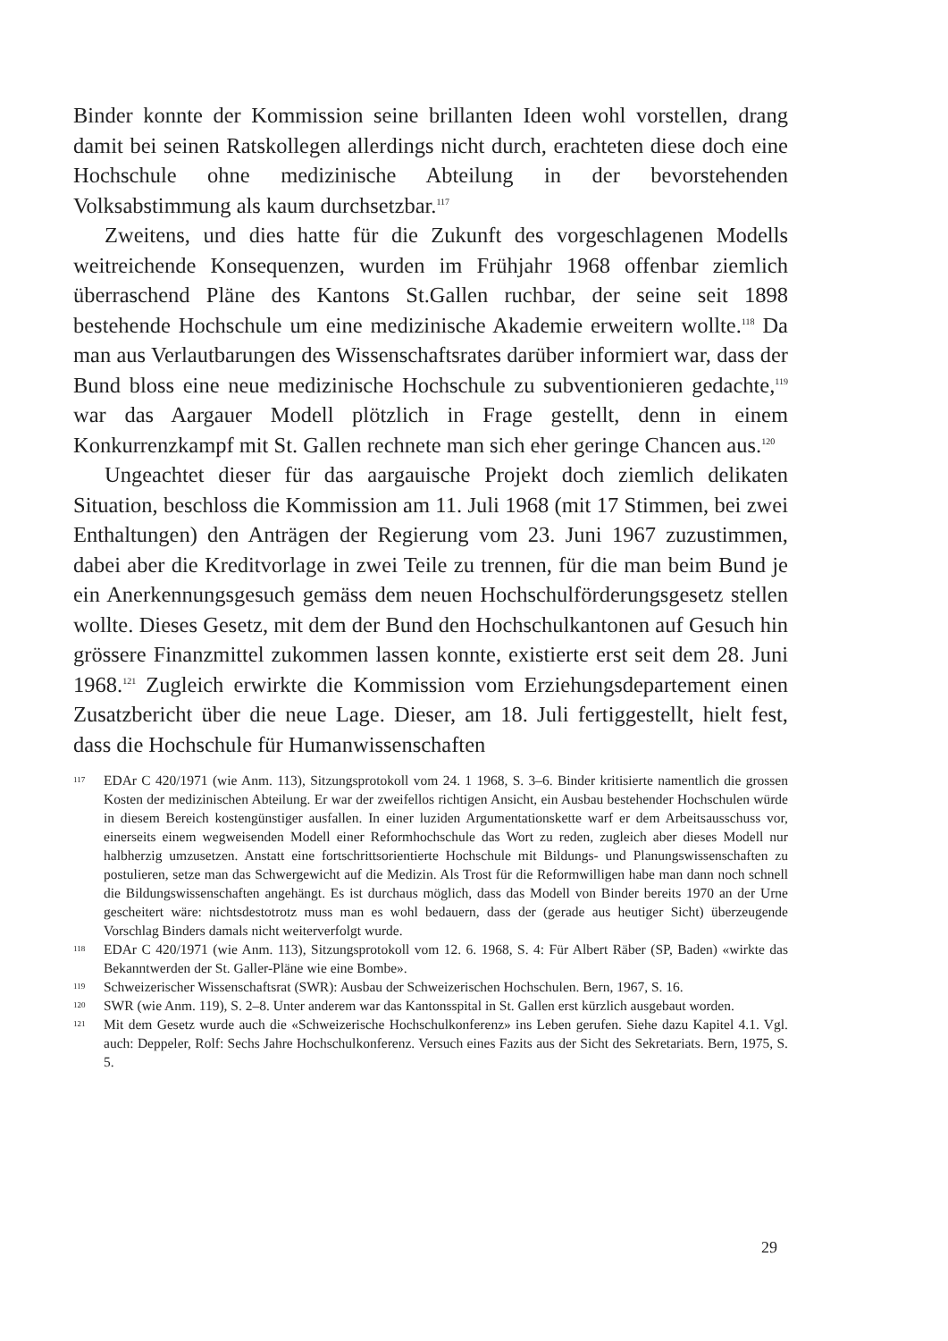Binder konnte der Kommission seine brillanten Ideen wohl vorstellen, drang damit bei seinen Ratskollegen allerdings nicht durch, erachteten diese doch eine Hochschule ohne medizinische Abteilung in der bevorstehenden Volksabstimmung als kaum durchsetzbar.<sup>117</sup>
Zweitens, und dies hatte für die Zukunft des vorgeschlagenen Modells weitreichende Konsequenzen, wurden im Frühjahr 1968 offenbar ziemlich überraschend Pläne des Kantons St.Gallen ruchbar, der seine seit 1898 bestehende Hochschule um eine medizinische Akademie erweitern wollte.<sup>118</sup> Da man aus Verlautbarungen des Wissenschaftsrates darüber informiert war, dass der Bund bloss eine neue medizinische Hochschule zu subventionieren gedachte,<sup>119</sup> war das Aargauer Modell plötzlich in Frage gestellt, denn in einem Konkurrenzkampf mit St. Gallen rechnete man sich eher geringe Chancen aus.<sup>120</sup>
Ungeachtet dieser für das aargauische Projekt doch ziemlich delikaten Situation, beschloss die Kommission am 11. Juli 1968 (mit 17 Stimmen, bei zwei Enthaltungen) den Anträgen der Regierung vom 23. Juni 1967 zuzustimmen, dabei aber die Kreditvorlage in zwei Teile zu trennen, für die man beim Bund je ein Anerkennungsgesuch gemäss dem neuen Hochschulförderungsgesetz stellen wollte. Dieses Gesetz, mit dem der Bund den Hochschulkantonen auf Gesuch hin grössere Finanzmittel zukommen lassen konnte, existierte erst seit dem 28. Juni 1968.<sup>121</sup> Zugleich erwirkte die Kommission vom Erziehungsdepartement einen Zusatzbericht über die neue Lage. Dieser, am 18. Juli fertiggestellt, hielt fest, dass die Hochschule für Humanwissenschaften
117 EDAr C 420/1971 (wie Anm. 113), Sitzungsprotokoll vom 24. 1 1968, S. 3–6. Binder kritisierte namentlich die grossen Kosten der medizinischen Abteilung. Er war der zweifellos richtigen Ansicht, ein Ausbau bestehender Hochschulen würde in diesem Bereich kostengünstiger ausfallen. In einer luziden Argumentationskette warf er dem Arbeitsausschuss vor, einerseits einem wegweisenden Modell einer Reformhochschule das Wort zu reden, zugleich aber dieses Modell nur halbherzig umzusetzen. Anstatt eine fortschrittsorientierte Hochschule mit Bildungs- und Planungswissenschaften zu postulieren, setze man das Schwergewicht auf die Medizin. Als Trost für die Reformwilligen habe man dann noch schnell die Bildungswissenschaften angehängt. Es ist durchaus möglich, dass das Modell von Binder bereits 1970 an der Urne gescheitert wäre: nichtsdestotrotz muss man es wohl bedauern, dass der (gerade aus heutiger Sicht) überzeugende Vorschlag Binders damals nicht weiterverfolgt wurde.
118 EDAr C 420/1971 (wie Anm. 113), Sitzungsprotokoll vom 12. 6. 1968, S. 4: Für Albert Räber (SP, Baden) «wirkte das Bekanntwerden der St. Galler-Pläne wie eine Bombe».
119 Schweizerischer Wissenschaftsrat (SWR): Ausbau der Schweizerischen Hochschulen. Bern, 1967, S. 16.
120 SWR (wie Anm. 119), S. 2–8. Unter anderem war das Kantonsspital in St. Gallen erst kürzlich ausgebaut worden.
121 Mit dem Gesetz wurde auch die «Schweizerische Hochschulkonferenz» ins Leben gerufen. Siehe dazu Kapitel 4.1. Vgl. auch: Deppeler, Rolf: Sechs Jahre Hochschulkonferenz. Versuch eines Fazits aus der Sicht des Sekretariats. Bern, 1975, S. 5.
29